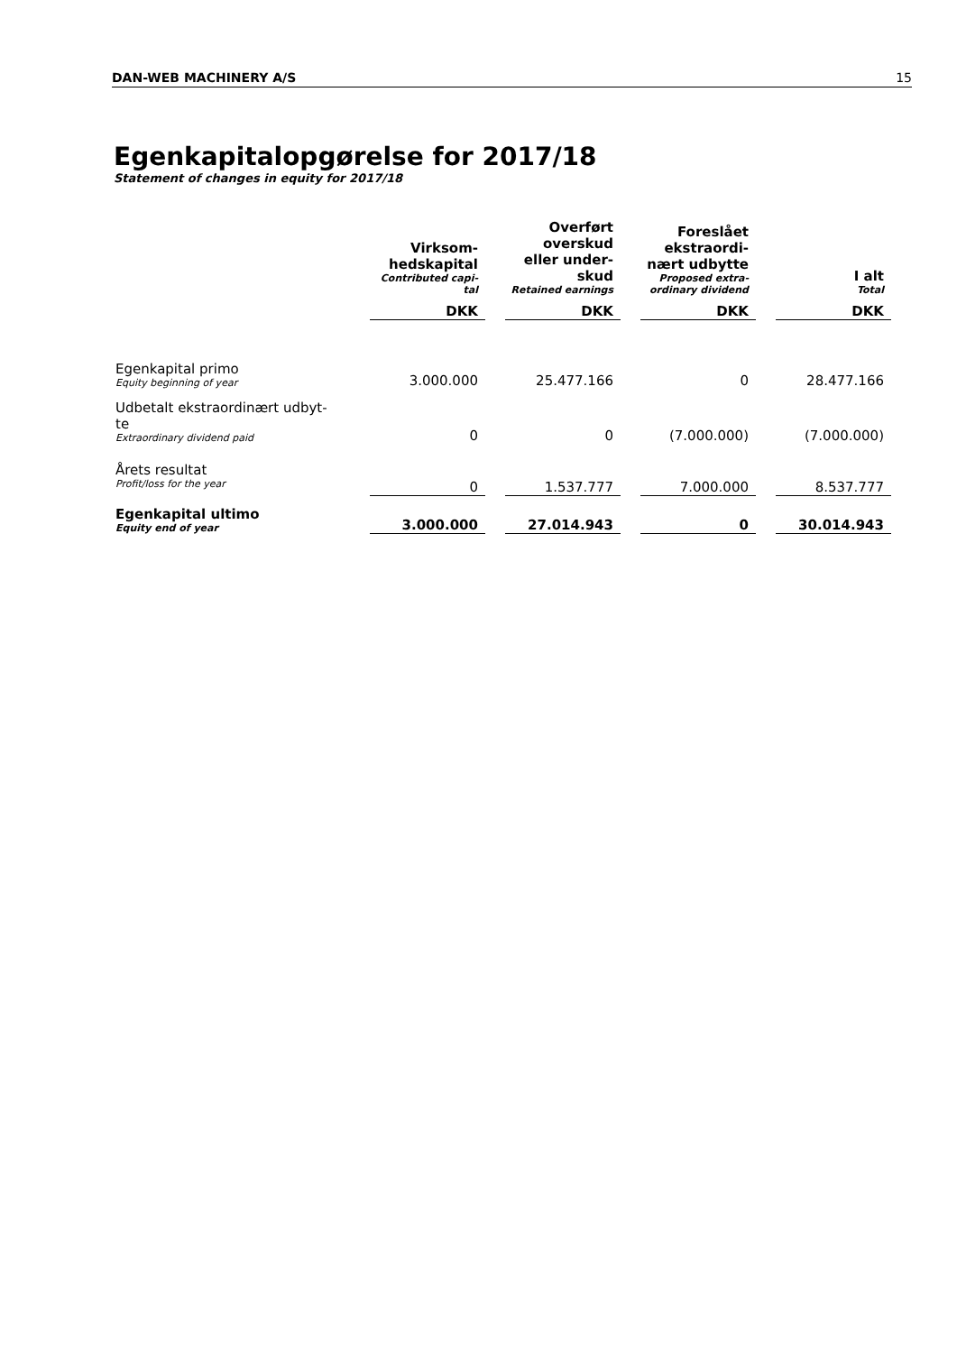DAN-WEB MACHINERY A/S 15
Egenkapitalopgørelse for 2017/18
Statement of changes in equity for 2017/18
| | Virksom- hedskapital Contributed capi- tal | Overført overskud eller under- skud Retained earnings | Foreslået ekstraordi- nært udbytte Proposed extra- ordinary dividend | I alt Total |
| | DKK | DKK | DKK | DKK |
| Egenkapital primo Equity beginning of year | 3.000.000 | 25.477.166 | 0 | 28.477.166 |
| Udbetalt ekstraordinært udbyt- te Extraordinary dividend paid | 0 | 0 | (7.000.000) | (7.000.000) |
| Årets resultat Profit/loss for the year | 0 | 1.537.777 | 7.000.000 | 8.537.777 |
| Egenkapital ultimo Equity end of year | 3.000.000 | 27.014.943 | 0 | 30.014.943 |